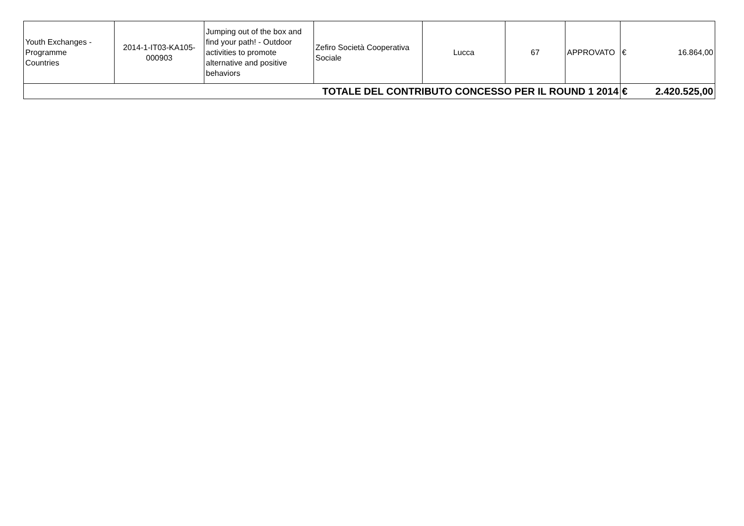| Youth Exchanges - Programme Countries | 2014-1-IT03-KA105- 000903 | Jumping out of the box and find your path! - Outdoor activities to promote alternative and positive behaviors | Zefiro Società Cooperativa Sociale | Lucca | 67 | APPROVATO | € | 16.864,00 |
| TOTALE DEL CONTRIBUTO CONCESSO PER IL ROUND 1 2014 | | | | | | | € | 2.420.525,00 |